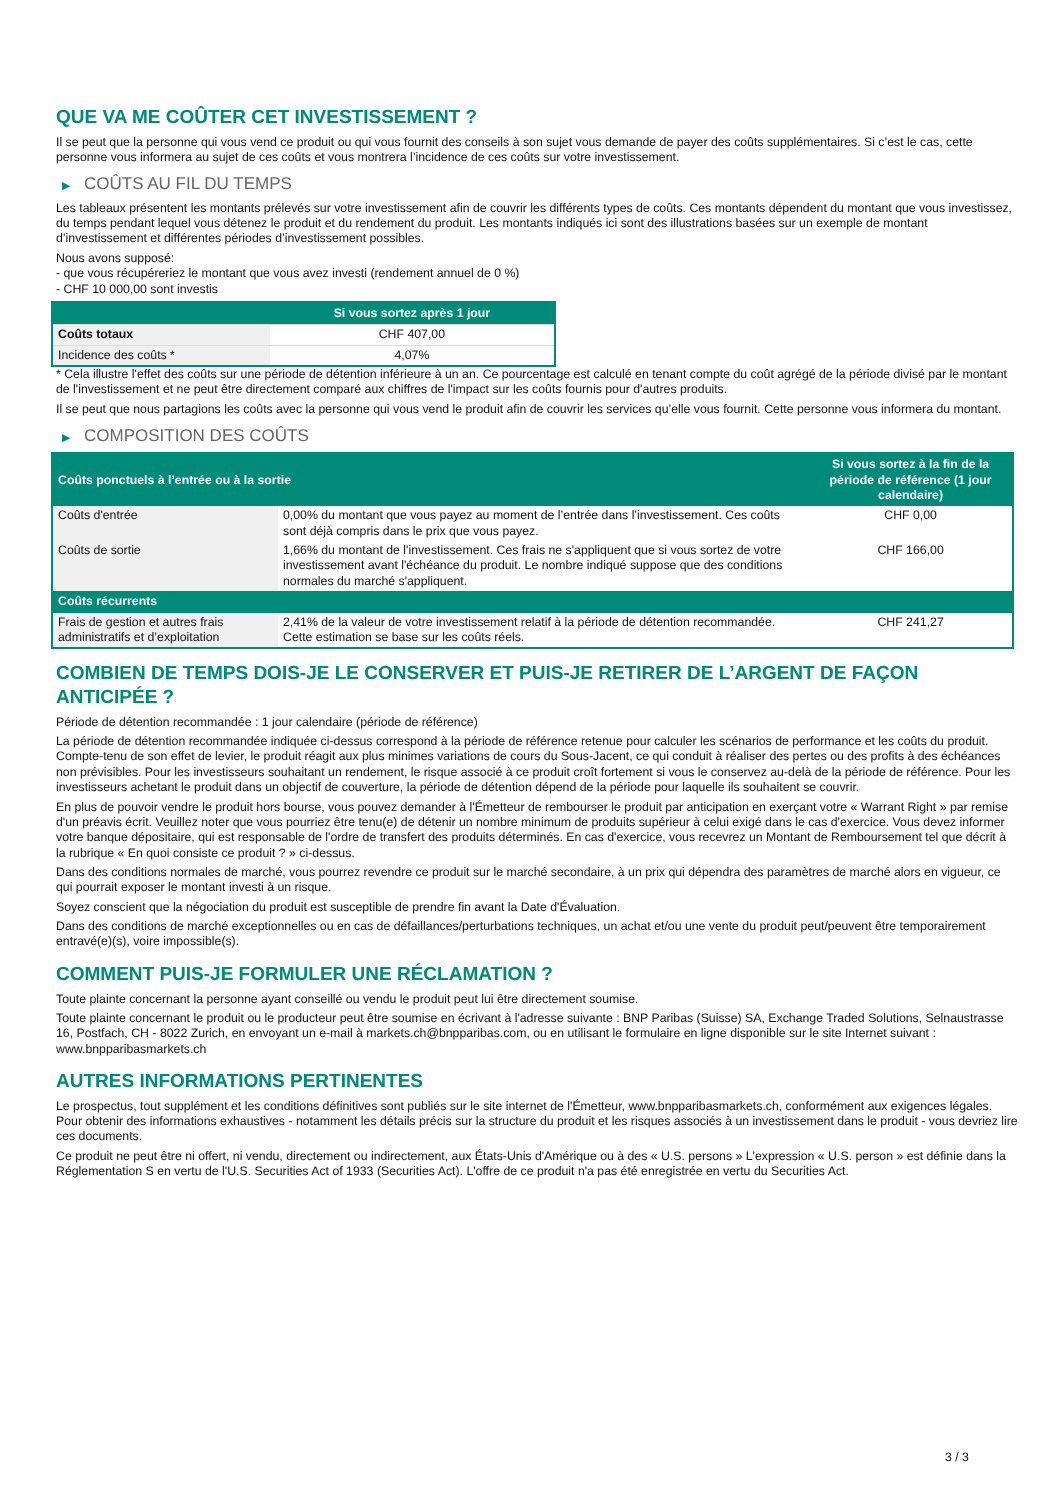QUE VA ME COÛTER CET INVESTISSEMENT ?
Il se peut que la personne qui vous vend ce produit ou qui vous fournit des conseils à son sujet vous demande de payer des coûts supplémentaires. Si c’est le cas, cette personne vous informera au sujet de ces coûts et vous montrera l’incidence de ces coûts sur votre investissement.
▶ COÛTS AU FIL DU TEMPS
Les tableaux présentent les montants prélevés sur votre investissement afin de couvrir les différents types de coûts. Ces montants dépendent du montant que vous investissez, du temps pendant lequel vous détenez le produit et du rendement du produit. Les montants indiqués ici sont des illustrations basées sur un exemple de montant d’investissement et différentes périodes d’investissement possibles.
Nous avons supposé:
- que vous récupéreriez le montant que vous avez investi (rendement annuel de 0 %)
- CHF 10 000,00 sont investis
| | Si vous sortez après 1 jour |
| --- | --- |
| Coûts totaux | CHF 407,00 |
| Incidence des coûts * | 4,07% |
* Cela illustre l'effet des coûts sur une période de détention inférieure à un an. Ce pourcentage est calculé en tenant compte du coût agrégé de la période divisé par le montant de l'investissement et ne peut être directement comparé aux chiffres de l'impact sur les coûts fournis pour d'autres produits.
Il se peut que nous partagions les coûts avec la personne qui vous vend le produit afin de couvrir les services qu’elle vous fournit. Cette personne vous informera du montant.
▶ COMPOSITION DES COÛTS
| Coûts ponctuels à l’entrée ou à la sortie | | Si vous sortez à la fin de la période de référence (1 jour calendaire) |
| --- | --- | --- |
| Coûts d'entrée | 0,00% du montant que vous payez au moment de l’entrée dans l’investissement. Ces coûts sont déjà compris dans le prix que vous payez. | CHF 0,00 |
| Coûts de sortie | 1,66% du montant de l'investissement. Ces frais ne s'appliquent que si vous sortez de votre investissement avant l'échéance du produit. Le nombre indiqué suppose que des conditions normales du marché s'appliquent. | CHF 166,00 |
| Coûts récurrents | | |
| Frais de gestion et autres frais administratifs et d’exploitation | 2,41% de la valeur de votre investissement relatif à la période de détention recommandée. Cette estimation se base sur les coûts réels. | CHF 241,27 |
COMBIEN DE TEMPS DOIS-JE LE CONSERVER ET PUIS-JE RETIRER DE L’ARGENT DE FAÇON ANTICIPÉE ?
Période de détention recommandée : 1 jour calendaire (période de référence)
La période de détention recommandée indiquée ci-dessus correspond à la période de référence retenue pour calculer les scénarios de performance et les coûts du produit. Compte-tenu de son effet de levier, le produit réagit aux plus minimes variations de cours du Sous-Jacent, ce qui conduit à réaliser des pertes ou des profits à des échéances non prévisibles. Pour les investisseurs souhaitant un rendement, le risque associé à ce produit croît fortement si vous le conservez au-delà de la période de référence. Pour les investisseurs achetant le produit dans un objectif de couverture, la période de détention dépend de la période pour laquelle ils souhaitent se couvrir.
En plus de pouvoir vendre le produit hors bourse, vous pouvez demander à l'Émetteur de rembourser le produit par anticipation en exerçant votre « Warrant Right » par remise d'un préavis écrit. Veuillez noter que vous pourriez être tenu(e) de détenir un nombre minimum de produits supérieur à celui exigé dans le cas d'exercice. Vous devez informer votre banque dépositaire, qui est responsable de l'ordre de transfert des produits déterminés. En cas d'exercice, vous recevrez un Montant de Remboursement tel que décrit à la rubrique « En quoi consiste ce produit ? » ci-dessus.
Dans des conditions normales de marché, vous pourrez revendre ce produit sur le marché secondaire, à un prix qui dépendra des paramètres de marché alors en vigueur, ce qui pourrait exposer le montant investi à un risque.
Soyez conscient que la négociation du produit est susceptible de prendre fin avant la Date d'Évaluation.
Dans des conditions de marché exceptionnelles ou en cas de défaillances/perturbations techniques, un achat et/ou une vente du produit peut/peuvent être temporairement entravé(e)(s), voire impossible(s).
COMMENT PUIS-JE FORMULER UNE RÉCLAMATION ?
Toute plainte concernant la personne ayant conseillé ou vendu le produit peut lui être directement soumise.
Toute plainte concernant le produit ou le producteur peut être soumise en écrivant à l'adresse suivante : BNP Paribas (Suisse) SA, Exchange Traded Solutions, Selnaustrasse 16, Postfach, CH - 8022 Zurich, en envoyant un e-mail à markets.ch@bnpparibas.com, ou en utilisant le formulaire en ligne disponible sur le site Internet suivant : www.bnpparibasmarkets.ch
AUTRES INFORMATIONS PERTINENTES
Le prospectus, tout supplément et les conditions définitives sont publiés sur le site internet de l'Émetteur, www.bnpparibasmarkets.ch, conformément aux exigences légales. Pour obtenir des informations exhaustives - notamment les détails précis sur la structure du produit et les risques associés à un investissement dans le produit - vous devriez lire ces documents.
Ce produit ne peut être ni offert, ni vendu, directement ou indirectement, aux États-Unis d'Amérique ou à des « U.S. persons » L'expression « U.S. person » est définie dans la Réglementation S en vertu de l'U.S. Securities Act of 1933 (Securities Act). L'offre de ce produit n'a pas été enregistrée en vertu du Securities Act.
3 / 3